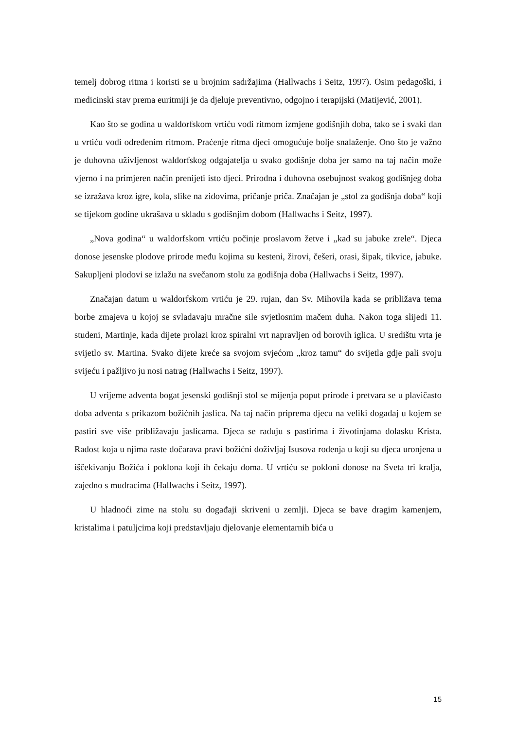temelj dobrog ritma i koristi se u brojnim sadržajima (Hallwachs i Seitz, 1997). Osim pedagoški, i medicinski stav prema euritmiji je da djeluje preventivno, odgojno i terapijski (Matijević, 2001).
Kao što se godina u waldorfskom vrtiću vodi ritmom izmjene godišnjih doba, tako se i svaki dan u vrtiću vodi određenim ritmom. Praćenje ritma djeci omogućuje bolje snalaženje. Ono što je važno je duhovna uživljenost waldorfskog odgajatelja u svako godišnje doba jer samo na taj način može vjerno i na primjeren način prenijeti isto djeci. Prirodna i duhovna osebujnost svakog godišnjeg doba se izražava kroz igre, kola, slike na zidovima, pričanje priča. Značajan je „stol za godišnja doba“ koji se tijekom godine ukrašava u skladu s godišnjim dobom (Hallwachs i Seitz, 1997).
„Nova godina“ u waldorfskom vrtiću počinje proslavom žetve i „kad su jabuke zrele“. Djeca donose jesenske plodove prirode među kojima su kesteni, žirovi, češeri, orasi, šipak, tikvice, jabuke. Sakupljeni plodovi se izlažu na svečanom stolu za godišnja doba (Hallwachs i Seitz, 1997).
Značajan datum u waldorfskom vrtiću je 29. rujan, dan Sv. Mihovila kada se približava tema borbe zmajeva u kojoj se svladavaju mračne sile svjetlosnim mačem duha. Nakon toga slijedi 11. studeni, Martinje, kada dijete prolazi kroz spiralni vrt napravljen od borovih iglica. U središtu vrta je svijetlo sv. Martina. Svako dijete kreće sa svojom svjećom „kroz tamu“ do svijetla gdje pali svoju svijeću i pažljivo ju nosi natrag (Hallwachs i Seitz, 1997).
U vrijeme adventa bogat jesenski godišnji stol se mijenja poput prirode i pretvara se u plavičasto doba adventa s prikazom božićnih jaslica. Na taj način priprema djecu na veliki događaj u kojem se pastiri sve više približavaju jaslicama. Djeca se raduju s pastirima i životinjama dolasku Krista. Radost koja u njima raste dočarava pravi božićni doživljaj Isusova rođenja u koji su djeca uronjena u iščekivanju Božića i poklona koji ih čekaju doma. U vrtiću se pokloni donose na Sveta tri kralja, zajedno s mudracima (Hallwachs i Seitz, 1997).
U hladnoći zime na stolu su događaji skriveni u zemlji. Djeca se bave dragim kamenjem, kristalima i patuljcima koji predstavljaju djelovanje elementarnih bića u
15